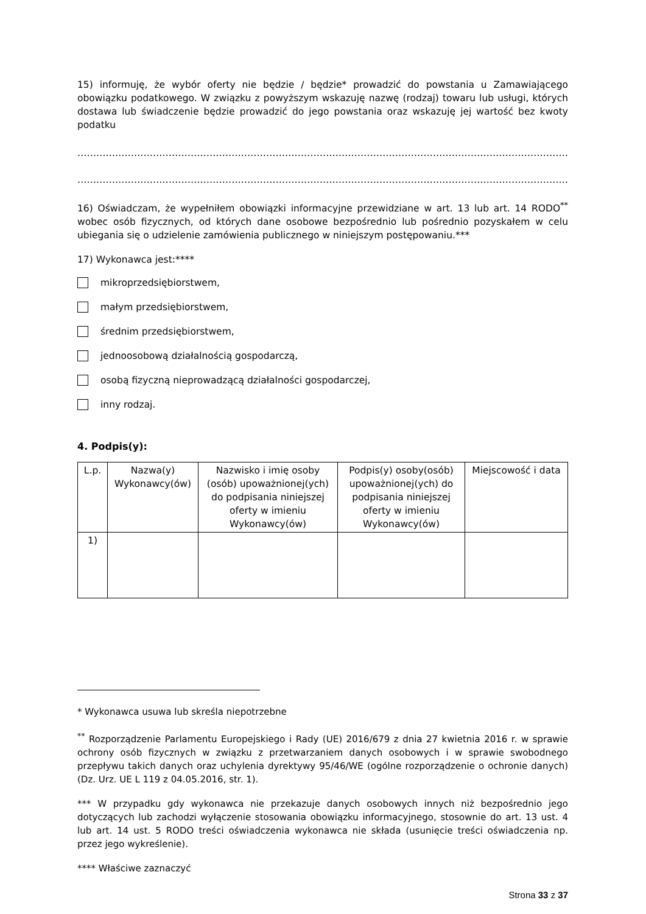15) informuję, że wybór oferty nie będzie / będzie* prowadzić do powstania u Zamawiającego obowiązku podatkowego. W związku z powyższym wskazuję nazwę (rodzaj) towaru lub usługi, których dostawa lub świadczenie będzie prowadzić do jego powstania oraz wskazuję jej wartość bez kwoty podatku
…………………………………………………………………………………………………………………………………………………………………
…………………………………………………………………………………………………………………………………………………………………
16) Oświadczam, że wypełniłem obowiązki informacyjne przewidziane w art. 13 lub art. 14 RODO<sup>**</sup> wobec osób fizycznych, od których dane osobowe bezpośrednio lub pośrednio pozyskałem w celu ubiegania się o udzielenie zamówienia publicznego w niniejszym postępowaniu.***
17) Wykonawca jest:****
mikroprzedsiębiorstwem,
małym przedsiębiorstwem,
średnim przedsiębiorstwem,
jednoosobową działalnością gospodarczą,
osobą fizyczną nieprowadzącą działalności gospodarczej,
inny rodzaj.
4. Podpis(y):
| L.p. | Nazwa(y) Wykonawcy(ów) | Nazwisko i imię osoby (osób) upoważnionej(ych) do podpisania niniejszej oferty w imieniu Wykonawcy(ów) | Podpis(y) osoby(osób) upoważnionej(ych) do podpisania niniejszej oferty w imieniu Wykonawcy(ów) | Miejscowość i data |
| --- | --- | --- | --- | --- |
| 1) | | | | |
* Wykonawca usuwa lub skreśla niepotrzebne
<sup>**</sup> Rozporządzenie Parlamentu Europejskiego i Rady (UE) 2016/679 z dnia 27 kwietnia 2016 r. w sprawie ochrony osób fizycznych w związku z przetwarzaniem danych osobowych i w sprawie swobodnego przepływu takich danych oraz uchylenia dyrektywy 95/46/WE (ogólne rozporządzenie o ochronie danych) (Dz. Urz. UE L 119 z 04.05.2016, str. 1).
*** W przypadku gdy wykonawca nie przekazuje danych osobowych innych niż bezpośrednio jego dotyczących lub zachodzi wyłączenie stosowania obowiązku informacyjnego, stosownie do art. 13 ust. 4 lub art. 14 ust. 5 RODO treści oświadczenia wykonawca nie składa (usunięcie treści oświadczenia np. przez jego wykreślenie).
**** Właściwe zaznaczyć
Strona 33 z 37